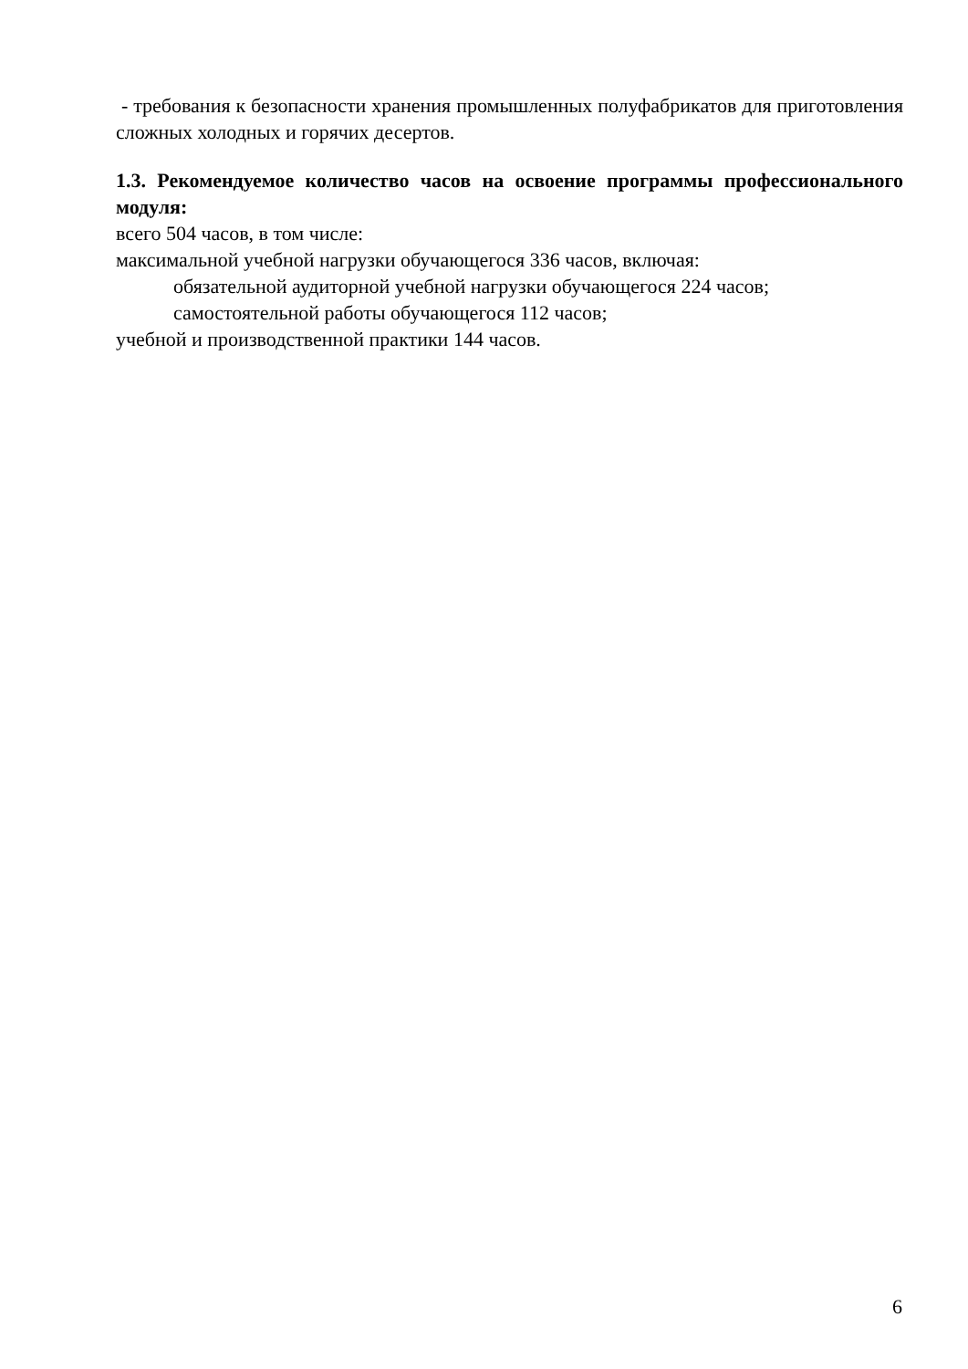- требования к безопасности хранения промышленных полуфабрикатов для приготовления сложных холодных и горячих десертов.
1.3. Рекомендуемое количество часов на освоение программы профессионального модуля:
всего 504 часов, в том числе:
максимальной учебной нагрузки обучающегося 336 часов, включая:
обязательной аудиторной учебной нагрузки обучающегося 224 часов;
самостоятельной работы обучающегося 112 часов;
учебной и производственной практики 144 часов.
6